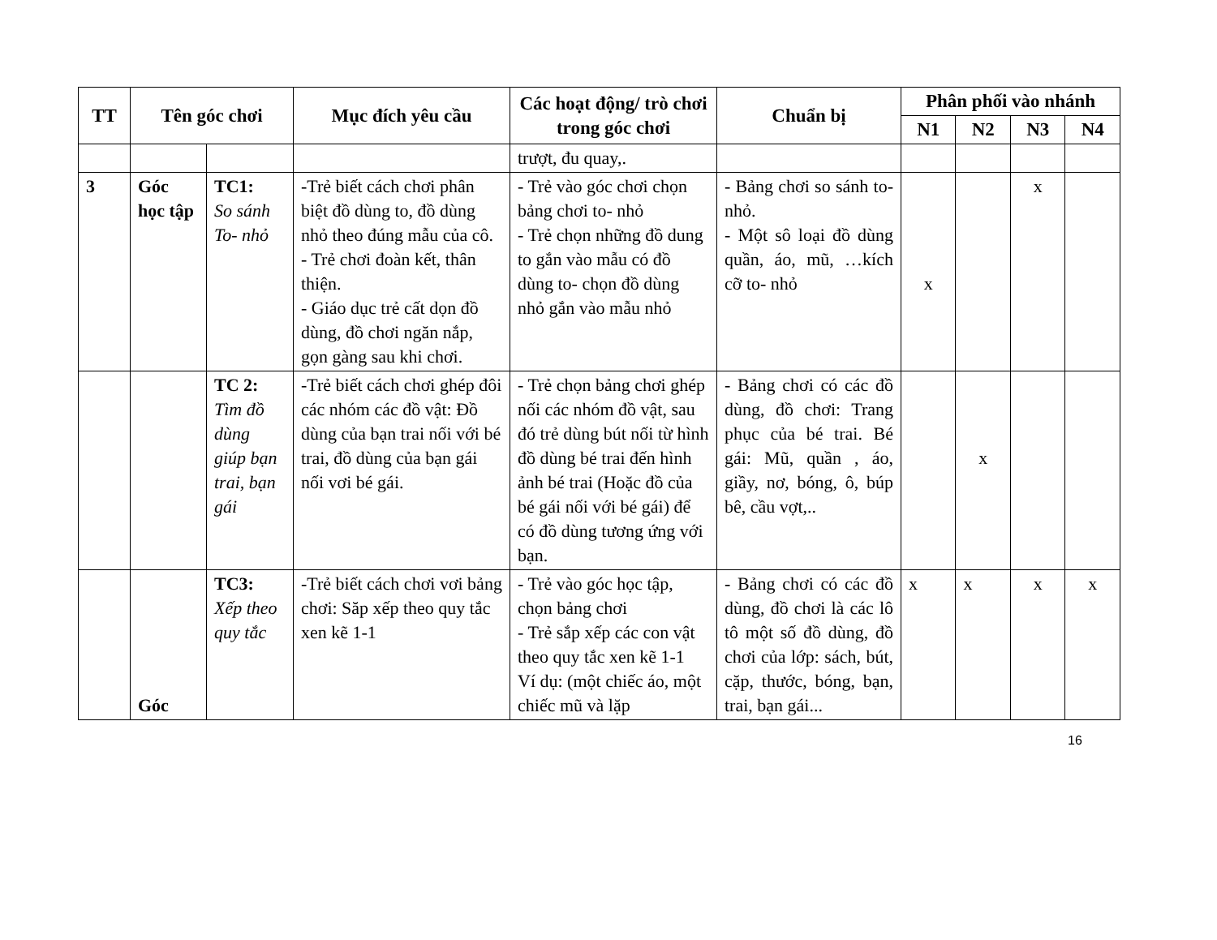| TT | Tên góc chơi | | Mục đích yêu cầu | Các hoạt động/ trò chơi trong góc chơi | Chuẩn bị | Phân phối vào nhánh | | | |
| --- | --- | --- | --- | --- | --- | --- | --- | --- | --- |
| | | | | | | N1 | N2 | N3 | N4 |
| | | | | trượt, đu quay,. | | | | | |
| 3 | Góc học tập | TC1: So sánh To- nhỏ | -Trẻ biết cách chơi phân biệt đồ dùng to, đồ dùng nhỏ theo đúng mẫu của cô. - Trẻ chơi đoàn kết, thân thiện. - Giáo dục trẻ cất dọn đồ dùng, đồ chơi ngăn nắp, gọn gàng sau khi chơi. | - Trẻ vào góc chơi chọn bảng chơi to- nhỏ - Trẻ chọn những đồ dung to gắn vào mẫu có đồ dùng to- chọn đồ dùng nhỏ gắn vào mẫu nhỏ | - Bảng chơi so sánh to- nhỏ. - Một sô loại đồ dùng quần, áo, mũ, …kích cỡ to- nhỏ | x | | x | |
| | | TC 2: Tìm đồ dùng giúp bạn trai, bạn gái | -Trẻ biết cách chơi ghép đôi các nhóm các đồ vật: Đồ dùng của bạn trai nối với bé trai, đồ dùng của bạn gái nối vơi bé gái. | - Trẻ chọn bảng chơi ghép nối các nhóm đồ vật, sau đó trẻ dùng bút nối từ hình đồ dùng bé trai đến hình ảnh bé trai (Hoặc đồ của bé gái nối với bé gái) để có đồ dùng tương ứng với bạn. | - Bảng chơi có các đồ dùng, đồ chơi: Trang phục của bé trai. Bé gái: Mũ, quần , áo, giầy, nơ, bóng, ô, búp bê, cầu vợt,.. | | x | | |
| | Góc | TC3: Xếp theo quy tắc | -Trẻ biết cách chơi vơi bảng chơi: Săp xếp theo quy tắc xen kẽ 1-1 | - Trẻ vào góc học tập, chọn bảng chơi - Trẻ sắp xếp các con vật theo quy tắc xen kẽ 1-1 Ví dụ: (một chiếc áo, một chiếc mũ và lặp | - Bảng chơi có các đồ dùng, đồ chơi là các lô tô một số đồ dùng, đồ chơi của lớp: sách, bút, cặp, thước, bóng, bạn, trai, bạn gái... | x | x | x | x |
16